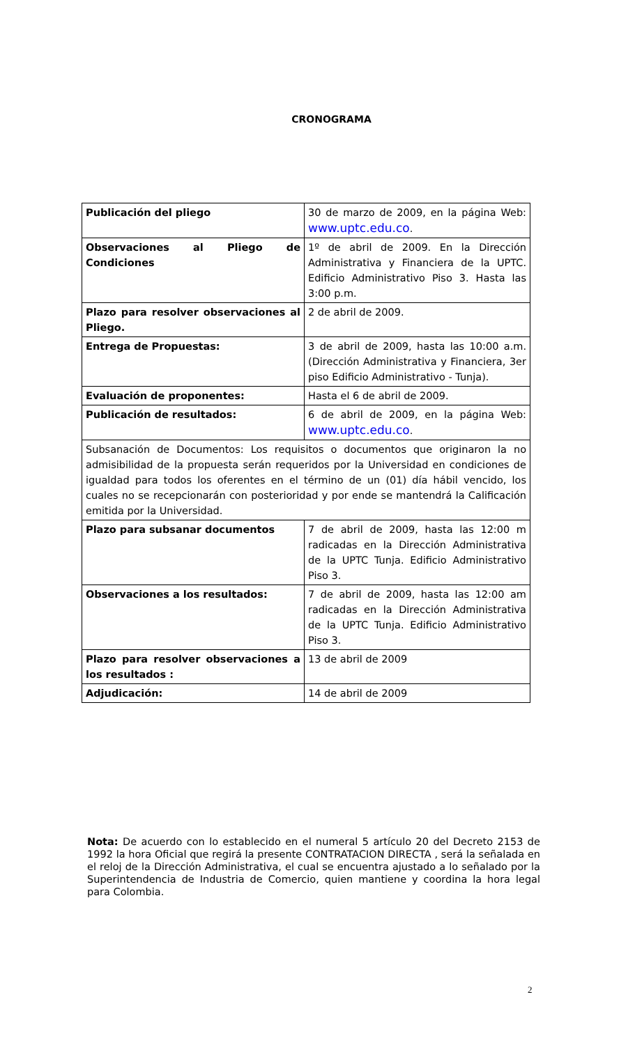CRONOGRAMA
| Publicación del pliego | 30 de marzo de 2009, en la página Web: www.uptc.edu.co . |
| Observaciones al Pliego de Condiciones | 1º de abril de 2009. En la Dirección Administrativa y Financiera de la UPTC. Edificio Administrativo Piso 3. Hasta las 3:00 p.m. |
| Plazo para resolver observaciones al Pliego. | 2 de abril de 2009. |
| Entrega de Propuestas: | 3 de abril de 2009, hasta las 10:00 a.m. (Dirección Administrativa y Financiera, 3er piso Edificio Administrativo - Tunja). |
| Evaluación de proponentes: | Hasta el 6 de abril de 2009. |
| Publicación de resultados: | 6 de abril de 2009, en la página Web: www.uptc.edu.co . |
| Subsanación de Documentos: Los requisitos o documentos que originaron la no admisibilidad de la propuesta serán requeridos por la Universidad en condiciones de igualdad para todos los oferentes en el término de un (01) día hábil vencido, los cuales no se recepcionarán con posterioridad y por ende se mantendrá la Calificación emitida por la Universidad. | |
| Plazo para subsanar documentos | 7 de abril de 2009, hasta las 12:00 m radicadas en la Dirección Administrativa de la UPTC Tunja. Edificio Administrativo Piso 3. |
| Observaciones a los resultados: | 7 de abril de 2009, hasta las 12:00 am radicadas en la Dirección Administrativa de la UPTC Tunja. Edificio Administrativo Piso 3. |
| Plazo para resolver observaciones a los resultados : | 13 de abril de 2009 |
| Adjudicación: | 14 de abril de 2009 |
Nota: De acuerdo con lo establecido en el numeral 5 artículo 20 del Decreto 2153 de 1992 la hora Oficial que regirá la presente CONTRATACION DIRECTA , será la señalada en el reloj de la Dirección Administrativa, el cual se encuentra ajustado a lo señalado por la Superintendencia de Industria de Comercio, quien mantiene y coordina la hora legal para Colombia.
2